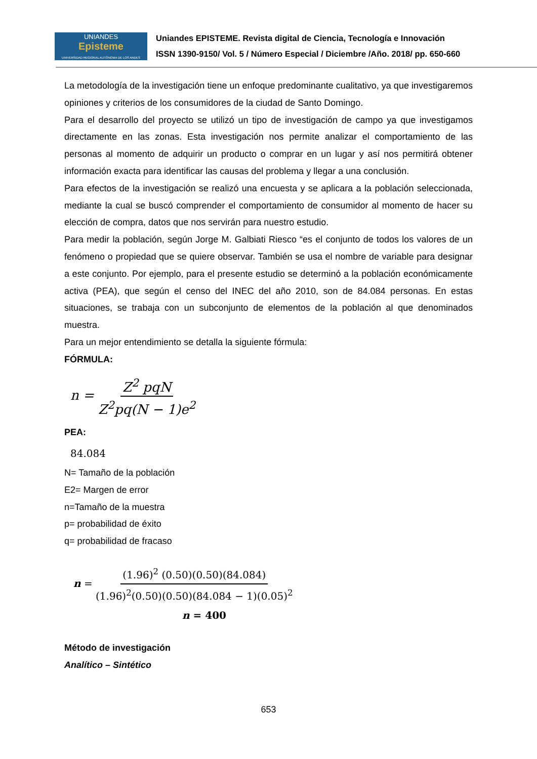UNIANDES
Episteme
UNIVERSIDAD REGIONAL AUTÓNOMA DE LOS ANDES
Uniandes EPISTEME. Revista digital de Ciencia, Tecnología e Innovación
ISSN 1390-9150/ Vol. 5 / Número Especial / Diciembre /Año. 2018/ pp. 650-660
La metodología de la investigación tiene un enfoque predominante cualitativo, ya que investigaremos opiniones y criterios de los consumidores de la ciudad de Santo Domingo.
Para el desarrollo del proyecto se utilizó un tipo de investigación de campo ya que investigamos directamente en las zonas. Esta investigación nos permite analizar el comportamiento de las personas al momento de adquirir un producto o comprar en un lugar y así nos permitirá obtener información exacta para identificar las causas del problema y llegar a una conclusión.
Para efectos de la investigación se realizó una encuesta y se aplicara a la población seleccionada, mediante la cual se buscó comprender el comportamiento de consumidor al momento de hacer su elección de compra, datos que nos servirán para nuestro estudio.
Para medir la población, según Jorge M. Galbiati Riesco “es el conjunto de todos los valores de un fenómeno o propiedad que se quiere observar. También se usa el nombre de variable para designar a este conjunto. Por ejemplo, para el presente estudio se determinó a la población económicamente activa (PEA), que según el censo del INEC del año 2010, son de 84.084 personas. En estas situaciones, se trabaja con un subconjunto de elementos de la población al que denominados muestra.
Para un mejor entendimiento se detalla la siguiente fórmula:
FÓRMULA:
n = Z<sup>2</sup> pqN Z<sup>2</sup>pq(N − 1)e<sup>2</sup>
PEA:
84.084
N= Tamaño de la población
E2= Margen de error
n=Tamaño de la muestra
p= probabilidad de éxito
q= probabilidad de fracaso
n = (1.96)<sup>2</sup> (0.50)(0.50)(84.084) (1.96)<sup>2</sup>(0.50)(0.50)(84.084 − 1)(0.05)<sup>2</sup>
n = 400
Método de investigación
Analítico – Sintético
653